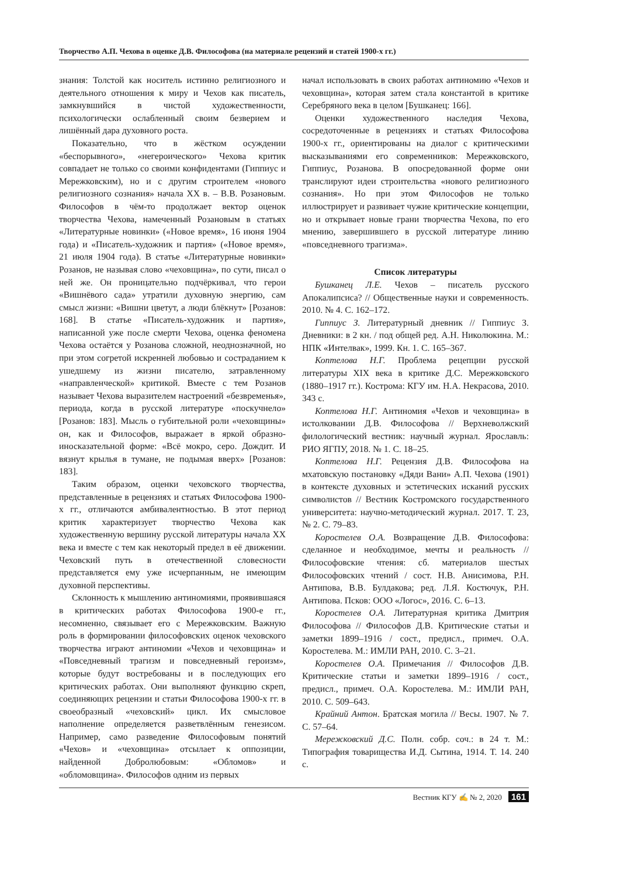Творчество А.П. Чехова в оценке Д.В. Философова (на материале рецензий и статей 1900-х гг.)
знания: Толстой как носитель истинно религиозного и деятельного отношения к миру и Чехов как писатель, замкнувшийся в чистой художественности, психологически ослабленный своим безверием и лишённый дара духовного роста.
Показательно, что в жёстком осуждении «беспорывного», «негероического» Чехова критик совпадает не только со своими конфидентами (Гиппиус и Мережковским), но и с другим строителем «нового религиозного сознания» начала XX в. – В.В. Розановым. Философов в чём-то продолжает вектор оценок творчества Чехова, намеченный Розановым в статьях «Литературные новинки» («Новое время», 16 июня 1904 года) и «Писатель-художник и партия» («Новое время», 21 июля 1904 года). В статье «Литературные новинки» Розанов, не называя слово «чеховщина», по сути, писал о ней же. Он проницательно подчёркивал, что герои «Вишнёвого сада» утратили духовную энергию, сам смысл жизни: «Вишни цветут, а люди блёкнут» [Розанов: 168]. В статье «Писатель-художник и партия», написанной уже после смерти Чехова, оценка феномена Чехова остаётся у Розанова сложной, неоднозначной, но при этом согретой искренней любовью и состраданием к ушедшему из жизни писателю, затравленному «направленческой» критикой. Вместе с тем Розанов называет Чехова выразителем настроений «безвременья», периода, когда в русской литературе «поскучнело» [Розанов: 183]. Мысль о губительной роли «чеховщины» он, как и Философов, выражает в яркой образно-иносказательной форме: «Всё мокро, серо. Дождит. И вязнут крылья в тумане, не подымая вверх» [Розанов: 183].
Таким образом, оценки чеховского творчества, представленные в рецензиях и статьях Философова 1900-х гг., отличаются амбивалентностью. В этот период критик характеризует творчество Чехова как художественную вершину русской литературы начала XX века и вместе с тем как некоторый предел в её движении. Чеховский путь в отечественной словесности представляется ему уже исчерпанным, не имеющим духовной перспективы.
Склонность к мышлению антиномиями, проявившаяся в критических работах Философова 1900-е гг., несомненно, связывает его с Мережковским. Важную роль в формировании философовских оценок чеховского творчества играют антиномии «Чехов и чеховщина» и «Повседневный трагизм и повседневный героизм», которые будут востребованы и в последующих его критических работах. Они выполняют функцию скреп, соединяющих рецензии и статьи Философова 1900-х гг. в своеобразный «чеховский» цикл. Их смысловое наполнение определяется разветвлённым генезисом. Например, само разведение Философовым понятий «Чехов» и «чеховщина» отсылает к оппозиции, найденной Добролюбовым: «Обломов» и «обломовщина». Философов одним из первых
начал использовать в своих работах антиномию «Чехов и чеховщина», которая затем стала константой в критике Серебряного века в целом [Бушканец: 166].
Оценки художественного наследия Чехова, сосредоточенные в рецензиях и статьях Философова 1900-х гг., ориентированы на диалог с критическими высказываниями его современников: Мережковского, Гиппиус, Розанова. В опосредованной форме они транслируют идеи строительства «нового религиозного сознания». Но при этом Философов не только иллюстрирует и развивает чужие критические концепции, но и открывает новые грани творчества Чехова, по его мнению, завершившего в русской литературе линию «повседневного трагизма».
Список литературы
Бушканец Л.Е. Чехов – писатель русского Апокалипсиса? // Общественные науки и современность. 2010. № 4. С. 162–172.
Гиппиус З. Литературный дневник // Гиппиус З. Дневники: в 2 кн. / под общей ред. А.Н. Николюкина. М.: НПК «Интелвак», 1999. Кн. 1. С. 165–367.
Коптелова Н.Г. Проблема рецепции русской литературы XIX века в критике Д.С. Мережковского (1880–1917 гг.). Кострома: КГУ им. Н.А. Некрасова, 2010. 343 с.
Коптелова Н.Г. Антиномия «Чехов и чеховщина» в истолковании Д.В. Философова // Верхневолжский филологический вестник: научный журнал. Ярославль: РИО ЯГПУ, 2018. № 1. С. 18–25.
Коптелова Н.Г. Рецензия Д.В. Философова на мхатовскую постановку «Дяди Вани» А.П. Чехова (1901) в контексте духовных и эстетических исканий русских символистов // Вестник Костромского государственного университета: научно-методический журнал. 2017. Т. 23, № 2. С. 79–83.
Коростелев О.А. Возвращение Д.В. Философова: сделанное и необходимое, мечты и реальность // Философовские чтения: сб. материалов шестых Философовских чтений / сост. Н.В. Анисимова, Р.Н. Антипова, В.В. Булдакова; ред. Л.Я. Костючук, Р.Н. Антипова. Псков: ООО «Логос», 2016. С. 6–13.
Коростелев О.А. Литературная критика Дмитрия Философова // Философов Д.В. Критические статьи и заметки 1899–1916 / сост., предисл., примеч. О.А. Коростелева. М.: ИМЛИ РАН, 2010. С. 3–21.
Коростелев О.А. Примечания // Философов Д.В. Критические статьи и заметки 1899–1916 / сост., предисл., примеч. О.А. Коростелева. М.: ИМЛИ РАН, 2010. С. 509–643.
Крайний Антон. Братская могила // Весы. 1907. № 7. С. 57–64.
Мережковский Д.С. Полн. собр. соч.: в 24 т. М.: Типография товарищества И.Д. Сытина, 1914. Т. 14. 240 с.
Вестник КГУ ✍ № 2, 2020 161